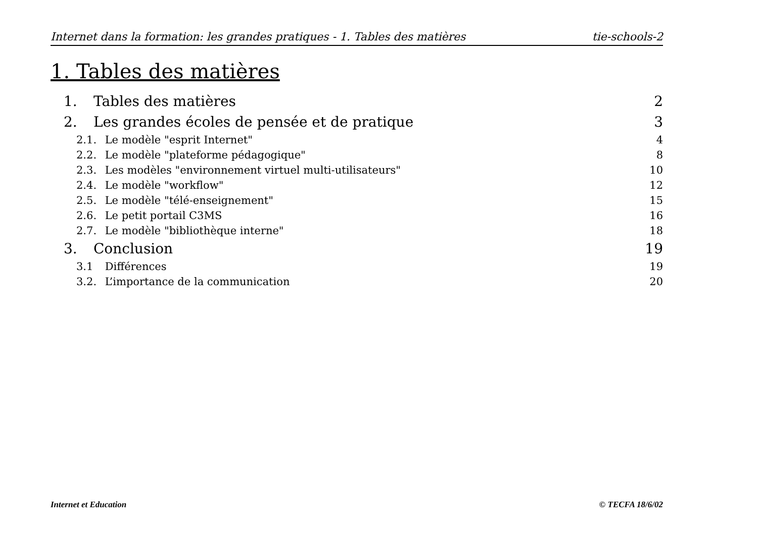Internet dans la formation: les grandes pratiques - 1. Tables des matières tie-schools-2
1. Tables des matières
1. Tables des matières 2
2. Les grandes écoles de pensée et de pratique 3
2.1. Le modèle "esprit Internet" 4
2.2. Le modèle "plateforme pédagogique" 8
2.3. Les modèles "environnement virtuel multi-utilisateurs" 10
2.4. Le modèle "workflow" 12
2.5. Le modèle "télé-enseignement" 15
2.6. Le petit portail C3MS 16
2.7. Le modèle "bibliothèque interne" 18
3. Conclusion 19
3.1 Différences 19
3.2. L’importance de la communication 20
Internet et Education © TECFA 18/6/02